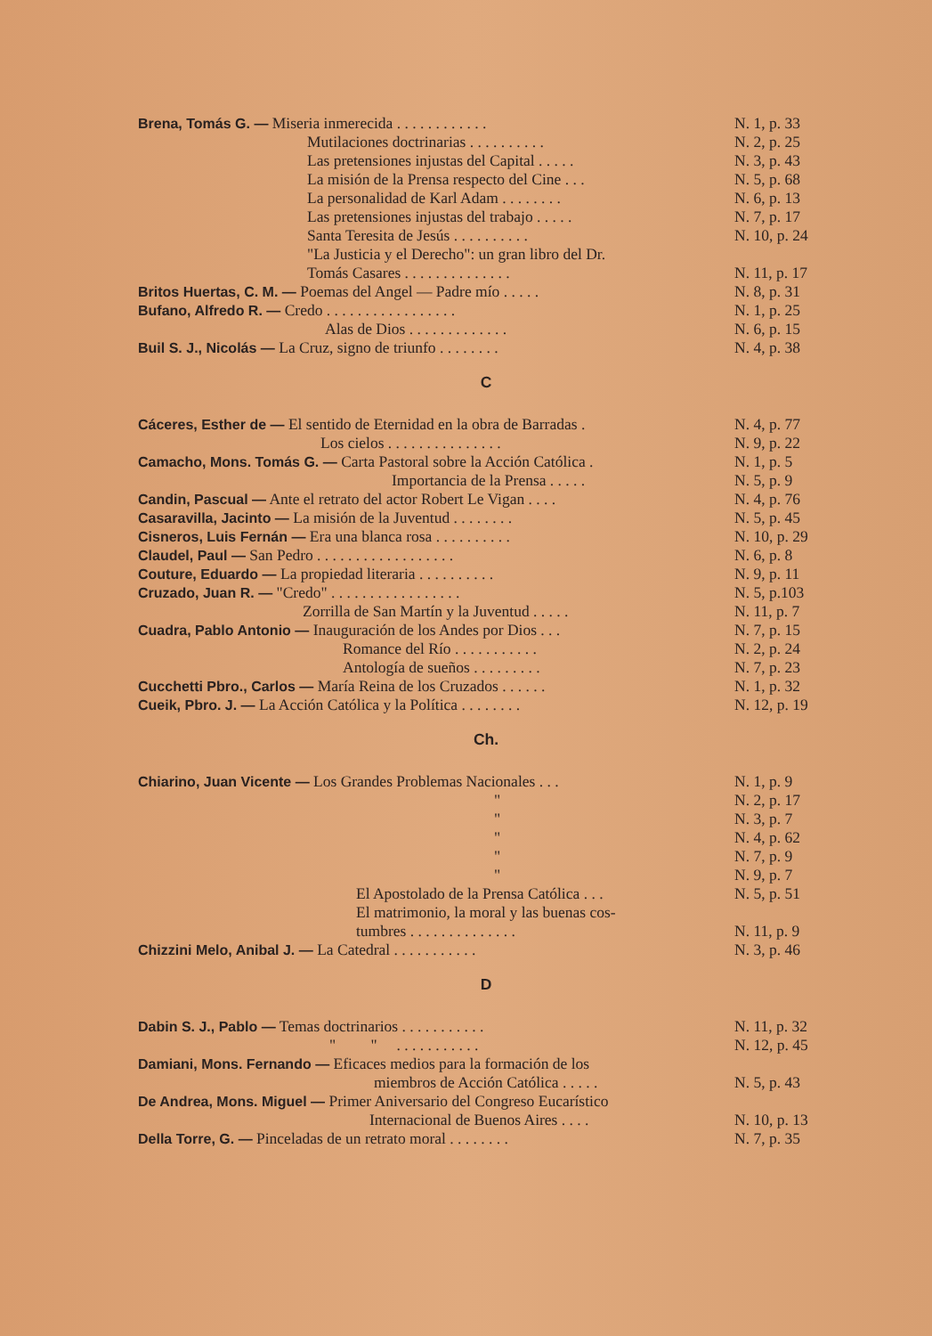Brena, Tomás G. — Miseria inmerecida . . . . . . . . . . . . N. 1, p. 33
Mutilaciones doctrinarias . . . . . . . . . . N. 2, p. 25
Las pretensiones injustas del Capital . . . . . N. 3, p. 43
La misión de la Prensa respecto del Cine . . . N. 5, p. 68
La personalidad de Karl Adam . . . . . . . . N. 6, p. 13
Las pretensiones injustas del trabajo . . . . . N. 7, p. 17
Santa Teresita de Jesús . . . . . . . . . . N. 10, p. 24
"La Justicia y el Derecho": un gran libro del Dr.
Tomás Casares . . . . . . . . . . . . . . N. 11, p. 17
Britos Huertas, C. M. — Poemas del Angel — Padre mío . . . . . N. 8, p. 31
Bufano, Alfredo R. — Credo . . . . . . . . . . . . . . . . . N. 1, p. 25
Alas de Dios . . . . . . . . . . . . . N. 6, p. 15
Buil S. J., Nicolás — La Cruz, signo de triunfo . . . . . . . . N. 4, p. 38
C
Cáceres, Esther de — El sentido de Eternidad en la obra de Barradas . N. 4, p. 77
Los cielos . . . . . . . . . . . . . . . N. 9, p. 22
Camacho, Mons. Tomás G. — Carta Pastoral sobre la Acción Católica . N. 1, p. 5
Importancia de la Prensa . . . . . N. 5, p. 9
Candin, Pascual — Ante el retrato del actor Robert Le Vigan . . . . N. 4, p. 76
Casaravilla, Jacinto — La misión de la Juventud . . . . . . . . N. 5, p. 45
Cisneros, Luis Fernán — Era una blanca rosa . . . . . . . . . . N. 10, p. 29
Claudel, Paul — San Pedro . . . . . . . . . . . . . . . . . . N. 6, p. 8
Couture, Eduardo — La propiedad literaria . . . . . . . . . . N. 9, p. 11
Cruzado, Juan R. — "Credo" . . . . . . . . . . . . . . . . . N. 5, p.103
Zorrilla de San Martín y la Juventud . . . . . N. 11, p. 7
Cuadra, Pablo Antonio — Inauguración de los Andes por Dios . . . N. 7, p. 15
Romance del Río . . . . . . . . . . . N. 2, p. 24
Antología de sueños . . . . . . . . . N. 7, p. 23
Cucchetti Pbro., Carlos — María Reina de los Cruzados . . . . . . N. 1, p. 32
Cueik, Pbro. J. — La Acción Católica y la Política . . . . . . . . N. 12, p. 19
Ch.
Chiarino, Juan Vicente — Los Grandes Problemas Nacionales . . . N. 1, p. 9
" N. 2, p. 17
" N. 3, p. 7
" N. 4, p. 62
" N. 7, p. 9
" N. 9, p. 7
El Apostolado de la Prensa Católica . . . N. 5, p. 51
El matrimonio, la moral y las buenas cos-
tumbres . . . . . . . . . . . . . . N. 11, p. 9
Chizzini Melo, Anibal J. — La Catedral . . . . . . . . . . . N. 3, p. 46
D
Dabin S. J., Pablo — Temas doctrinarios . . . . . . . . . . . N. 11, p. 32
" " . . . . . . . . . . . N. 12, p. 45
Damiani, Mons. Fernando — Eficaces medios para la formación de los
miembros de Acción Católica . . . . . N. 5, p. 43
De Andrea, Mons. Miguel — Primer Aniversario del Congreso Eucarístico
Internacional de Buenos Aires . . . . N. 10, p. 13
Della Torre, G. — Pinceladas de un retrato moral . . . . . . . . N. 7, p. 35